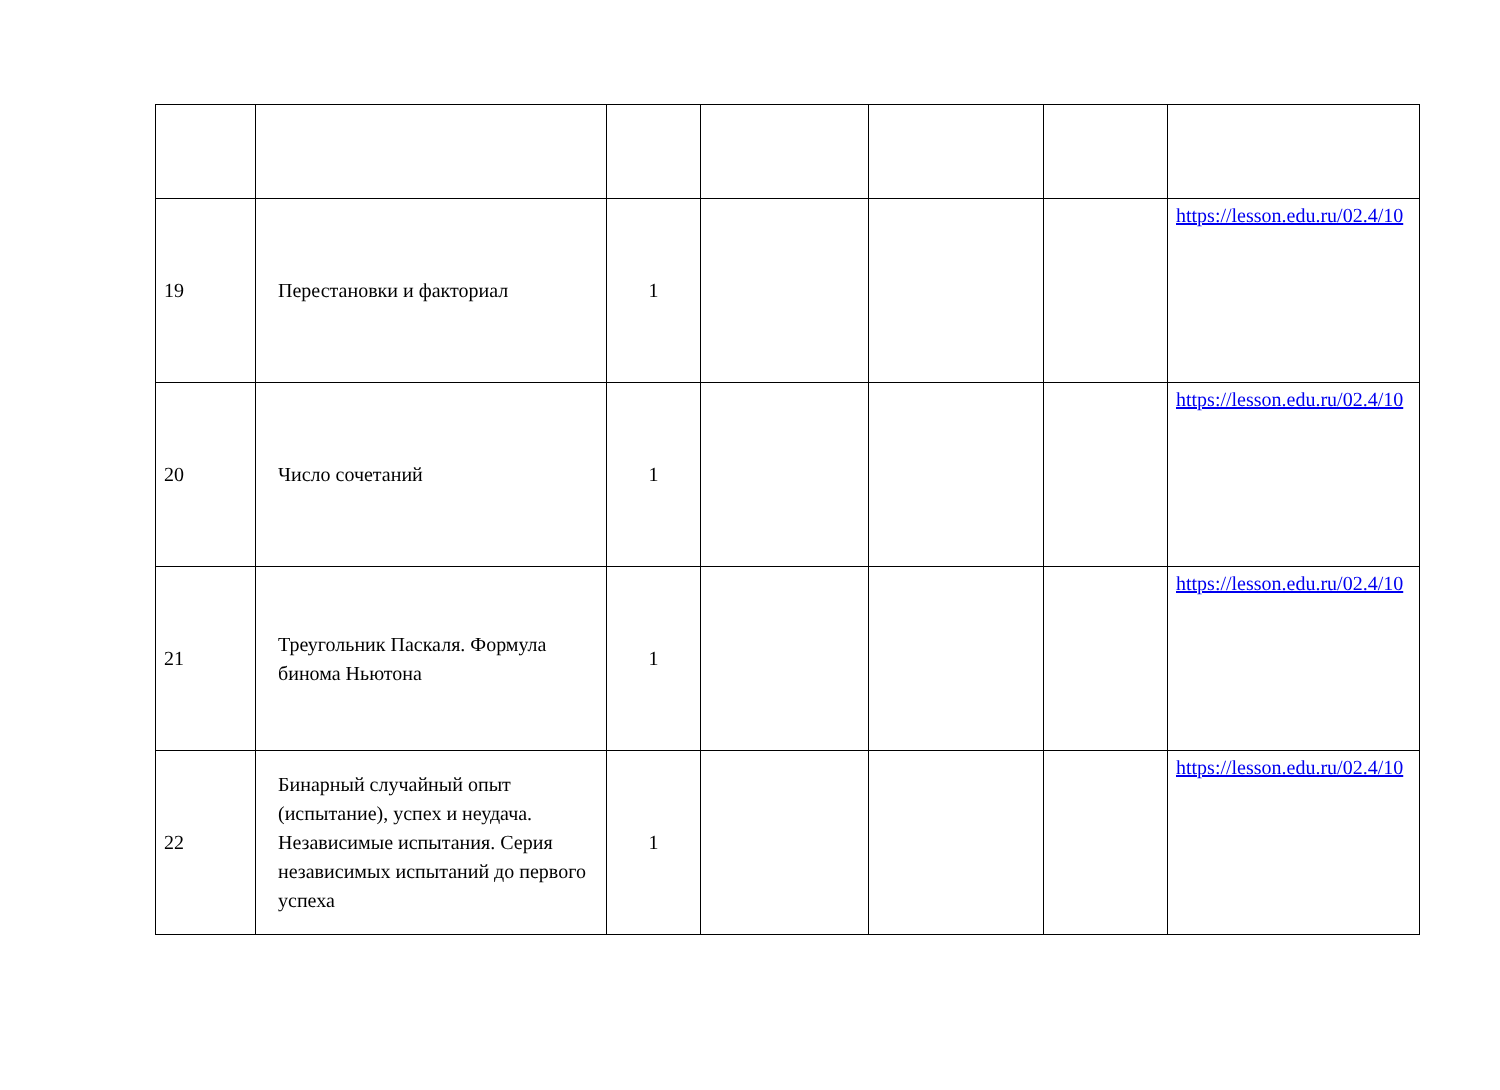| 19 | Перестановки и факториал | 1 | | | | https://lesson.edu.ru/02.4/10 |
| 20 | Число сочетаний | 1 | | | | https://lesson.edu.ru/02.4/10 |
| 21 | Треугольник Паскаля. Формула бинома Ньютона | 1 | | | | https://lesson.edu.ru/02.4/10 |
| 22 | Бинарный случайный опыт (испытание), успех и неудача. Независимые испытания. Серия независимых испытаний до первого успеха | 1 | | | | https://lesson.edu.ru/02.4/10 |